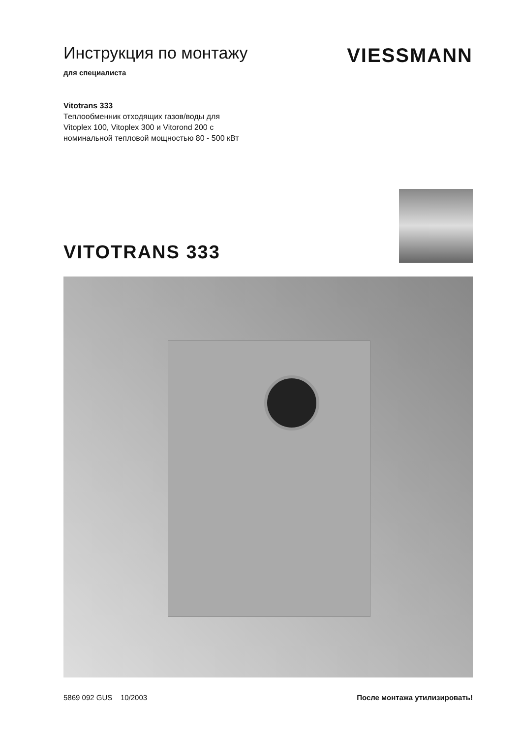Инструкция по монтажу
для специалиста
VIESSMANN
Vitotrans 333
Теплообменник отходящих газов/воды для
Vitoplex 100, Vitoplex 300 и Vitorond 200 с
номинальной тепловой мощностью 80 - 500 кВт
VITOTRANS 333
5869 092 GUS 10/2003 После монтажа утилизировать!